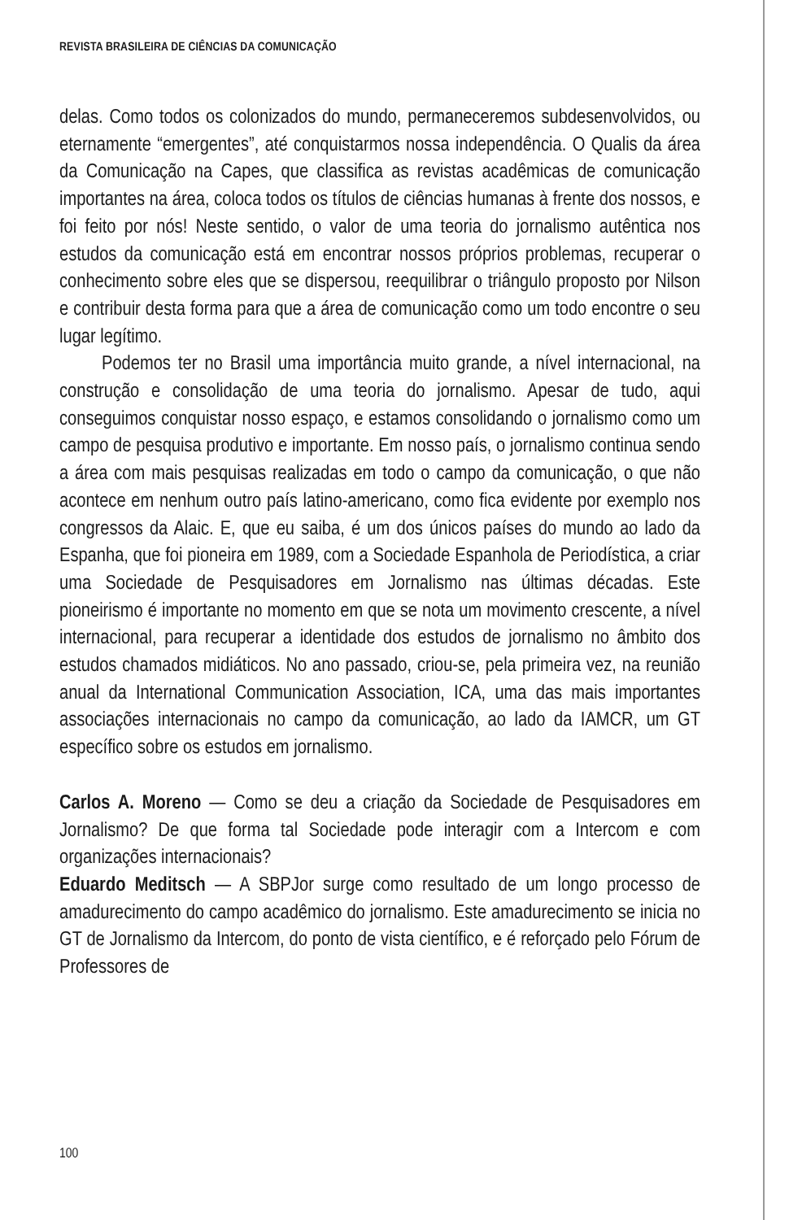REVISTA BRASILEIRA DE CIÊNCIAS DA COMUNICAÇÃO
delas. Como todos os colonizados do mundo, permaneceremos subdesenvolvidos, ou eternamente “emergentes”, até conquistarmos nossa independência. O Qualis da área da Comunicação na Capes, que classifica as revistas acadêmicas de comunicação importantes na área, coloca todos os títulos de ciências humanas à frente dos nossos, e foi feito por nós! Neste sentido, o valor de uma teoria do jornalismo autêntica nos estudos da comunicação está em encontrar nossos próprios problemas, recuperar o conhecimento sobre eles que se dispersou, reequilibrar o triângulo proposto por Nilson e contribuir desta forma para que a área de comunicação como um todo encontre o seu lugar legítimo.
Podemos ter no Brasil uma importância muito grande, a nível internacional, na construção e consolidação de uma teoria do jornalismo. Apesar de tudo, aqui conseguimos conquistar nosso espaço, e estamos consolidando o jornalismo como um campo de pesquisa produtivo e importante. Em nosso país, o jornalismo continua sendo a área com mais pesquisas realizadas em todo o campo da comunicação, o que não acontece em nenhum outro país latino-americano, como fica evidente por exemplo nos congressos da Alaic. E, que eu saiba, é um dos únicos países do mundo ao lado da Espanha, que foi pioneira em 1989, com a Sociedade Espanhola de Periodística, a criar uma Sociedade de Pesquisadores em Jornalismo nas últimas décadas. Este pioneirismo é importante no momento em que se nota um movimento crescente, a nível internacional, para recuperar a identidade dos estudos de jornalismo no âmbito dos estudos chamados midiáticos. No ano passado, criou-se, pela primeira vez, na reunião anual da International Communication Association, ICA, uma das mais importantes associações internacionais no campo da comunicação, ao lado da IAMCR, um GT específico sobre os estudos em jornalismo.
Carlos A. Moreno — Como se deu a criação da Sociedade de Pesquisadores em Jornalismo? De que forma tal Sociedade pode interagir com a Intercom e com organizações internacionais?
Eduardo Meditsch — A SBPJor surge como resultado de um longo processo de amadurecimento do campo acadêmico do jornalismo. Este amadurecimento se inicia no GT de Jornalismo da Intercom, do ponto de vista científico, e é reforçado pelo Fórum de Professores de
100